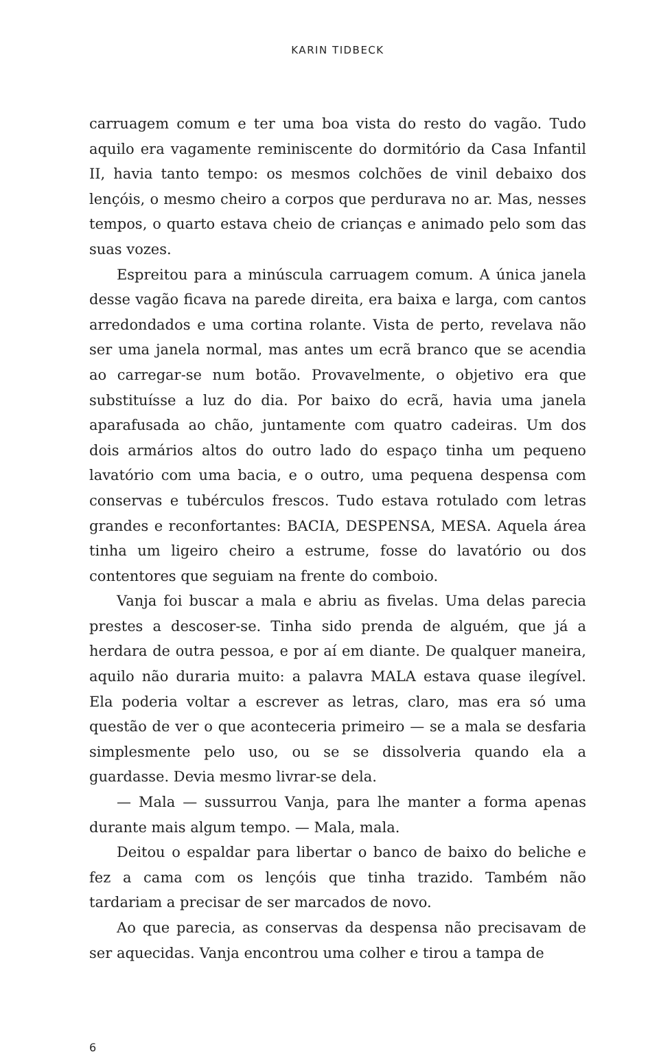KARIN TIDBECK
carruagem comum e ter uma boa vista do resto do vagão. Tudo aquilo era vagamente reminiscente do dormitório da Casa Infantil II, havia tanto tempo: os mesmos colchões de vinil debaixo dos lençóis, o mesmo cheiro a corpos que perdurava no ar. Mas, nesses tempos, o quarto estava cheio de crianças e animado pelo som das suas vozes.
Espreitou para a minúscula carruagem comum. A única janela desse vagão ficava na parede direita, era baixa e larga, com cantos arredondados e uma cortina rolante. Vista de perto, revelava não ser uma janela normal, mas antes um ecrã branco que se acendia ao carregar-se num botão. Provavelmente, o objetivo era que substituísse a luz do dia. Por baixo do ecrã, havia uma janela aparafusada ao chão, juntamente com quatro cadeiras. Um dos dois armários altos do outro lado do espaço tinha um pequeno lavatório com uma bacia, e o outro, uma pequena despensa com conservas e tubérculos frescos. Tudo estava rotulado com letras grandes e reconfortantes: BACIA, DESPENSA, MESA. Aquela área tinha um ligeiro cheiro a estrume, fosse do lavatório ou dos contentores que seguiam na frente do comboio.
Vanja foi buscar a mala e abriu as fivelas. Uma delas parecia prestes a descoser-se. Tinha sido prenda de alguém, que já a herdara de outra pessoa, e por aí em diante. De qualquer maneira, aquilo não duraria muito: a palavra MALA estava quase ilegível. Ela poderia voltar a escrever as letras, claro, mas era só uma questão de ver o que aconteceria primeiro — se a mala se desfaria simplesmente pelo uso, ou se se dissolveria quando ela a guardasse. Devia mesmo livrar-se dela.
— Mala — sussurrou Vanja, para lhe manter a forma apenas durante mais algum tempo. — Mala, mala.
Deitou o espaldar para libertar o banco de baixo do beliche e fez a cama com os lençóis que tinha trazido. Também não tardariam a precisar de ser marcados de novo.
Ao que parecia, as conservas da despensa não precisavam de ser aquecidas. Vanja encontrou uma colher e tirou a tampa de
6